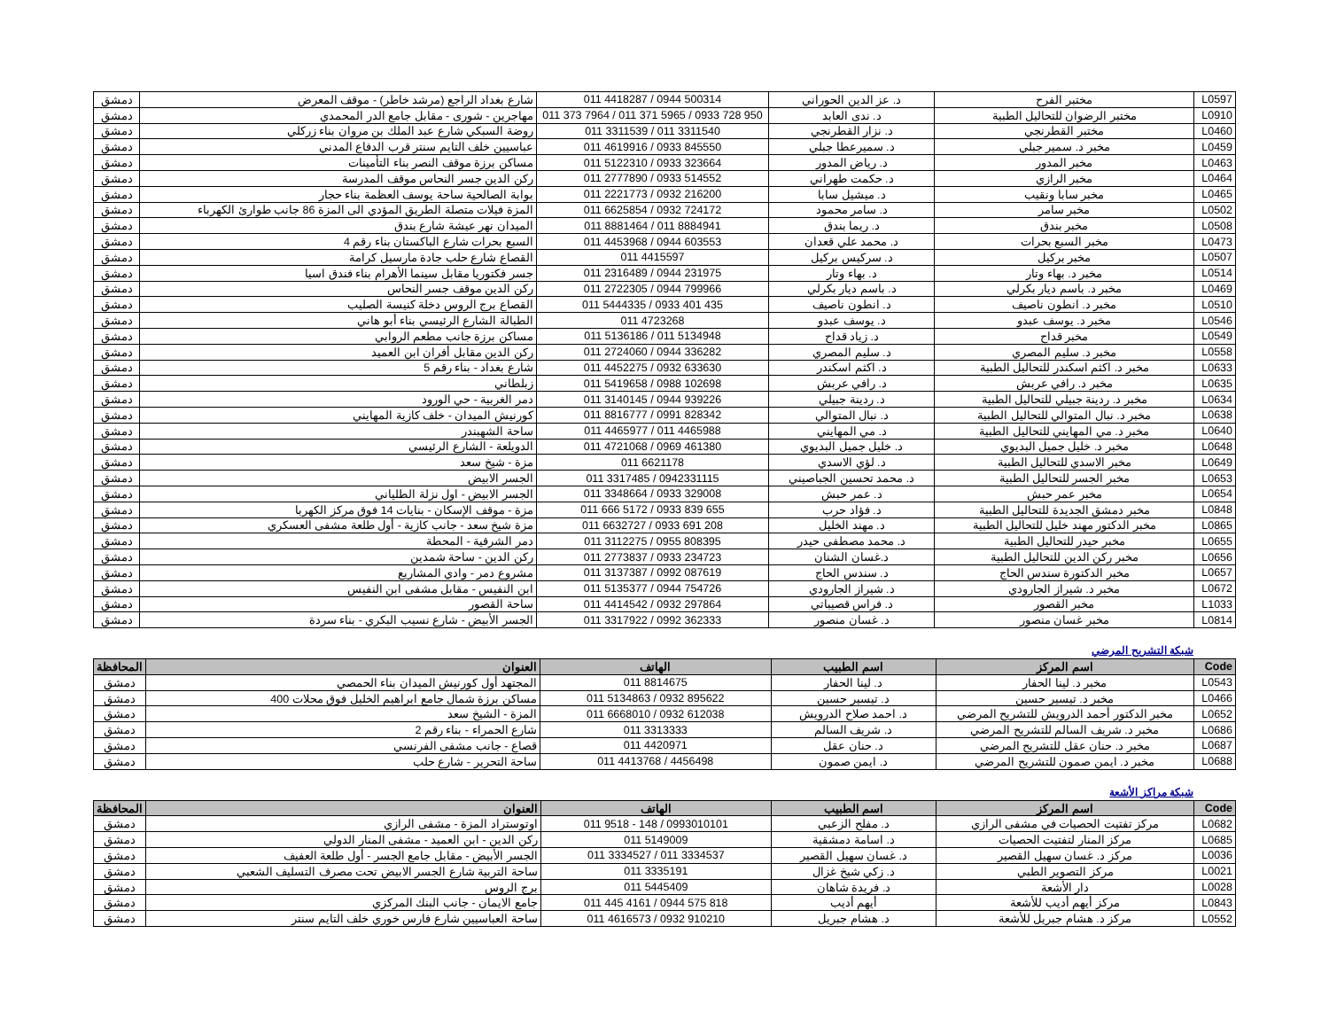| L0597 | مختبر الفرح | د. عز الدين الحوراني | 011 4418287 / 0944 500314 | شارع بغداد الراجع (مرشد خاطر) - موقف المعرض | دمشق |
| L0910 | مختبر الرضوان للتحاليل الطبية | د. ندى العابد | 011 373 7964 / 011 371 5965 / 0933 728 950 | مهاجرين - شورى - مقابل جامع الدر المحمدي | دمشق |
| L0460 | مختبر القطرنجي | د. نزار القطرنجي | 011 3311539 / 011 3311540 | روضة السبكي شارع عبد الملك بن مروان بناء زركلي | دمشق |
| L0459 | مخبر د. سمير جبلي | د. سميرعطا جبلي | 011 4619916 / 0933 845550 | عباسيين خلف التايم سنتر قرب الدفاع المدني | دمشق |
| L0463 | مخبر المدور | د. رياض المدور | 011 5122310 / 0933 323664 | مساكن برزة موقف النصر بناء التأمينات | دمشق |
| L0464 | مخبر الرازي | د. حكمت طهراني | 011 2777890 / 0933 514552 | ركن الدين جسر النحاس موقف المدرسة | دمشق |
| L0465 | مخبر سابا ونقيب | د. ميشيل سابا | 011 2221773 / 0932 216200 | بوابة الصالحية ساحة يوسف العظمة بناء حجار | دمشق |
| L0502 | مخبر سامر | د. سامر محمود | 011 6625854 / 0932 724172 | المزة فيلات متصلة الطريق المؤدي الى المزة 86 جانب طوارئ الكهرباء | دمشق |
| L0508 | مخبر بندق | د. ريما بندق | 011 8881464 / 011 8884941 | الميدان نهر عيشة شارع بندق | دمشق |
| L0473 | مخبر السبع بحرات | د. محمد علي قعدان | 011 4453968 / 0944 603553 | السبع بحرات شارع الباكستان بناء رقم 4 | دمشق |
| L0507 | مخبر بركيل | د. سركيس بركيل | 011 4415597 | القصاع شارع حلب جادة مارسيل كرامة | دمشق |
| L0514 | مخبر د. بهاء وتار | د. بهاء وتار | 011 2316489 / 0944 231975 | جسر فكتوريا مقابل سينما الأهرام بناء فندق اسيا | دمشق |
| L0469 | مخبر د. باسم ديار بكرلي | د. باسم ديار بكرلي | 011 2722305 / 0944 799966 | ركن الدين موقف جسر النحاس | دمشق |
| L0510 | مخبر د. انطون ناصيف | د. انطون ناصيف | 011 5444335 / 0933 401 435 | القصاع برج الروس دخلة كنيسة الصليب | دمشق |
| L0546 | مخبر د. يوسف عبدو | د. يوسف عبدو | 011 4723268 | الطبالة الشارع الرئيسي بناء أبو هاني | دمشق |
| L0549 | مخبر قداح | د. زياد قداح | 011 5136186 / 011 5134948 | مساكن برزة جانب مطعم الروابي | دمشق |
| L0558 | مخبر د. سليم المصري | د. سليم المصري | 011 2724060 / 0944 336282 | ركن الدين مقابل أفران ابن العميد | دمشق |
| L0633 | مخبر د. اكثم اسكندر للتحاليل الطبية | د. اكثم اسكندر | 011 4452275 / 0932 633630 | شارع بغداد - بناء رقم 5 | دمشق |
| L0635 | مخبر د. رافي عربش | د. رافي عربش | 011 5419658 / 0988 102698 | زبلطاني | دمشق |
| L0634 | مخبر د. ردينة جبيلي للتحاليل الطبية | د. ردينة جبيلي | 011 3140145 / 0944 939226 | دمر الغربية - حي الورود | دمشق |
| L0638 | مخبر د. نبال المتوالي للتحاليل الطبية | د. نبال المتوالي | 011 8816777 / 0991 828342 | كورنيش الميدان - خلف كازية المهايني | دمشق |
| L0640 | مخبر د. مي المهايني للتحاليل الطبية | د. مي المهايني | 011 4465977 / 011 4465988 | ساحة الشهبندر | دمشق |
| L0648 | مخبر د. خليل جميل البديوي | د. خليل جميل البديوي | 011 4721068 / 0969 461380 | الدويلعة - الشارع الرئيسي | دمشق |
| L0649 | مخبر الاسدي للتحاليل الطبية | د. لؤي الاسدي | 011 6621178 | مزة - شيخ سعد | دمشق |
| L0653 | مخبر الجسر للتحاليل الطبية | د. محمد تحسين الجباصيني | 011 3317485 / 0942331115 | الجسر الابيض | دمشق |
| L0654 | مخبر عمر حبش | د. عمر حبش | 011 3348664 / 0933 329008 | الجسر الابيض - اول نزلة الطلياني | دمشق |
| L0848 | مخبر دمشق الجديدة للتحاليل الطبية | د. فؤاد حرب | 011 666 5172 / 0933 839 655 | مزة - موقف الإسكان - بنايات 14 فوق مركز الكهربا | دمشق |
| L0865 | مخبر الدكتور مهند خليل للتحاليل الطبية | د. مهند الخليل | 011 6632727 / 0933 691 208 | مزة شيخ سعد - جانب كازية - أول طلعة مشفى العسكري | دمشق |
| L0655 | مخبر حيدر للتحاليل الطبية | د. محمد مصطفى حيدر | 011 3112275 / 0955 808395 | دمر الشرقية - المحطة | دمشق |
| L0656 | مخبر ركن الدين للتحاليل الطبية | د.غسان الشنان | 011 2773837 / 0933 234723 | ركن الدين - ساحة شمدين | دمشق |
| L0657 | مخبر الدكتورة سندس الحاج | د. سندس الحاج | 011 3137387 / 0992 087619 | مشروع دمر - وادي المشاريع | دمشق |
| L0672 | مخبر د. شيراز الجارودي | د. شيراز الجارودي | 011 5135377 / 0944 754726 | ابن النفيس - مقابل مشفى ابن النفيس | دمشق |
| L1033 | مخبر القصور | د. فراس قصيباتي | 011 4414542 / 0932 297864 | ساحة القصور | دمشق |
| L0814 | مخبر غسان منصور | د. غسان منصور | 011 3317922 / 0992 362333 | الجسر الأبيض - شارع نسيب البكري - بناء سردة | دمشق |
شبكة التشريح المرضي
| Code | اسم المركز | اسم الطبيب | الهاتف | العنوان | المحافظة |
| --- | --- | --- | --- | --- | --- |
| L0543 | مخبر د. لينا الحفار | د. لينا الحفار | 011 8814675 | المجتهد أول كورنيش الميدان بناء الحمصي | دمشق |
| L0466 | مخبر د. تيسير حسين | د. تيسير حسين | 011 5134863 / 0932 895622 | مساكن برزة شمال جامع ابراهيم الخليل فوق محلات 400 | دمشق |
| L0652 | مخبر الدكتور أحمد الدرويش للتشريح المرضي | د. احمد صلاح الدرويش | 011 6668010 / 0932 612038 | المزة - الشيخ سعد | دمشق |
| L0686 | مخبر د. شريف السالم للتشريح المرضي | د. شريف السالم | 011 3313333 | شارع الحمراء - بناء رقم 2 | دمشق |
| L0687 | مخبر د. حنان عقل للتشريح المرضي | د. حنان عقل | 011 4420971 | قصاع - جانب مشفى الفرنسي | دمشق |
| L0688 | مخبر د. ايمن صمون للتشريح المرضي | د. ايمن صمون | 011 4413768 / 4456498 | ساحة التحرير - شارع حلب | دمشق |
شبكة مراكز الأشعة
| Code | اسم المركز | اسم الطبيب | الهاتف | العنوان | المحافظة |
| --- | --- | --- | --- | --- | --- |
| L0682 | مركز تفتيت الحصيات في مشفى الرازي | د. مفلح الزعبي | 011 9518 - 148 / 0993010101 | اوتوستراد المزة - مشفى الرازي | دمشق |
| L0685 | مركز المنار لتفتيت الحصيات | د. اسامة دمشقية | 011 5149009 | ركن الدين - ابن العميد - مشفى المنار الدولي | دمشق |
| L0036 | مركز د. غسان سهيل القصير | د. غسان سهيل القصير | 011 3334527 / 011 3334537 | الجسر الأبيض - مقابل جامع الجسر - أول طلعة العفيف | دمشق |
| L0021 | مركز التصوير الطبي | د. زكي شيخ غزال | 011 3335191 | ساحة التربية شارع الجسر الابيض تحت مصرف التسليف الشعبي | دمشق |
| L0028 | دار الأشعة | د. فريدة شاهان | 011 5445409 | برج الروس | دمشق |
| L0843 | مركز أيهم أديب للأشعة | أيهم أديب | 011 445 4161 / 0944 575 818 | جامع الايمان - جانب البنك المركزي | دمشق |
| L0552 | مركز د. هشام جبريل للأشعة | د. هشام جبريل | 011 4616573 / 0932 910210 | ساحة العباسيين شارع فارس خوري خلف التايم سنتر | دمشق |